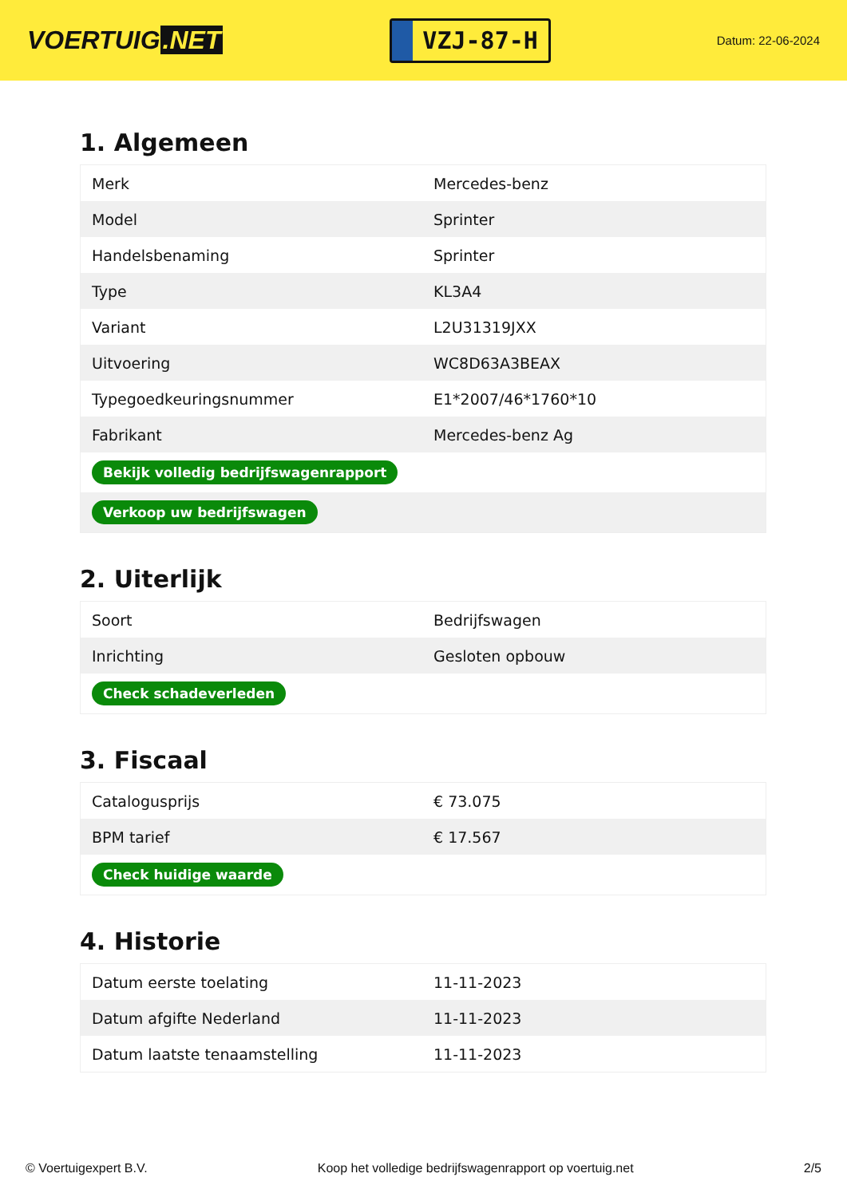VOERTUIG.NET
VZJ-87-H
Datum: 22-06-2024
1. Algemeen
| Merk | Mercedes-benz |
| Model | Sprinter |
| Handelsbenaming | Sprinter |
| Type | KL3A4 |
| Variant | L2U31319JXX |
| Uitvoering | WC8D63A3BEAX |
| Typegoedkeuringsnummer | E1*2007/46*1760*10 |
| Fabrikant | Mercedes-benz Ag |
| Bekijk volledig bedrijfswagenrapport | |
| Verkoop uw bedrijfswagen | |
2. Uiterlijk
| Soort | Bedrijfswagen |
| Inrichting | Gesloten opbouw |
| Check schadeverleden | |
3. Fiscaal
| Catalogusprijs | € 73.075 |
| BPM tarief | € 17.567 |
| Check huidige waarde | |
4. Historie
| Datum eerste toelating | 11-11-2023 |
| Datum afgifte Nederland | 11-11-2023 |
| Datum laatste tenaamstelling | 11-11-2023 |
© Voertuigexpert B.V. Koop het volledige bedrijfswagenrapport op voertuig.net 2/5